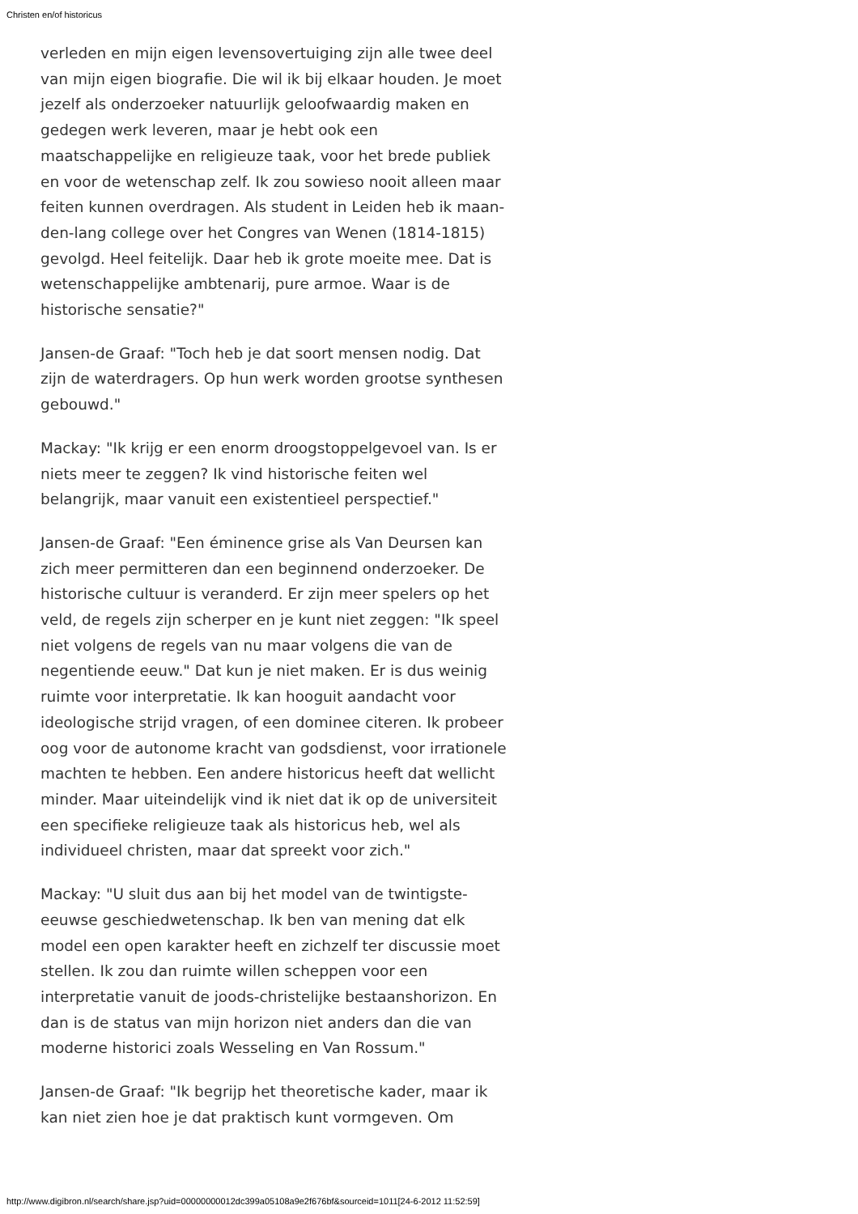Christen en/of historicus
verleden en mijn eigen levensovertuiging zijn alle twee deel van mijn eigen biografie. Die wil ik bij elkaar houden. Je moet jezelf als onderzoeker natuurlijk geloofwaardig maken en gedegen werk leveren, maar je hebt ook een maatschappelijke en religieuze taak, voor het brede publiek en voor de wetenschap zelf. Ik zou sowieso nooit alleen maar feiten kunnen overdragen. Als student in Leiden heb ik maan-den-lang college over het Congres van Wenen (1814-1815) gevolgd. Heel feitelijk. Daar heb ik grote moeite mee. Dat is wetenschappelijke ambtenarij, pure armoe. Waar is de historische sensatie?"
Jansen-de Graaf: "Toch heb je dat soort mensen nodig. Dat zijn de waterdragers. Op hun werk worden grootse synthesen gebouwd."
Mackay: "Ik krijg er een enorm droogstoppelgevoel van. Is er niets meer te zeggen? Ik vind historische feiten wel belangrijk, maar vanuit een existentieel perspectief."
Jansen-de Graaf: "Een éminence grise als Van Deursen kan zich meer permitteren dan een beginnend onderzoeker. De historische cultuur is veranderd. Er zijn meer spelers op het veld, de regels zijn scherper en je kunt niet zeggen: "Ik speel niet volgens de regels van nu maar volgens die van de negentiende eeuw." Dat kun je niet maken. Er is dus weinig ruimte voor interpretatie. Ik kan hooguit aandacht voor ideologische strijd vragen, of een dominee citeren. Ik probeer oog voor de autonome kracht van godsdienst, voor irrationele machten te hebben. Een andere historicus heeft dat wellicht minder. Maar uiteindelijk vind ik niet dat ik op de universiteit een specifieke religieuze taak als historicus heb, wel als individueel christen, maar dat spreekt voor zich."
Mackay: "U sluit dus aan bij het model van de twintigste-eeuwse geschiedwetenschap. Ik ben van mening dat elk model een open karakter heeft en zichzelf ter discussie moet stellen. Ik zou dan ruimte willen scheppen voor een interpretatie vanuit de joods-christelijke bestaanshorizon. En dan is de status van mijn horizon niet anders dan die van moderne historici zoals Wesseling en Van Rossum."
Jansen-de Graaf: "Ik begrijp het theoretische kader, maar ik kan niet zien hoe je dat praktisch kunt vormgeven. Om
http://www.digibron.nl/search/share.jsp?uid=00000000012dc399a05108a9e2f676bf&sourceid=1011[24-6-2012 11:52:59]